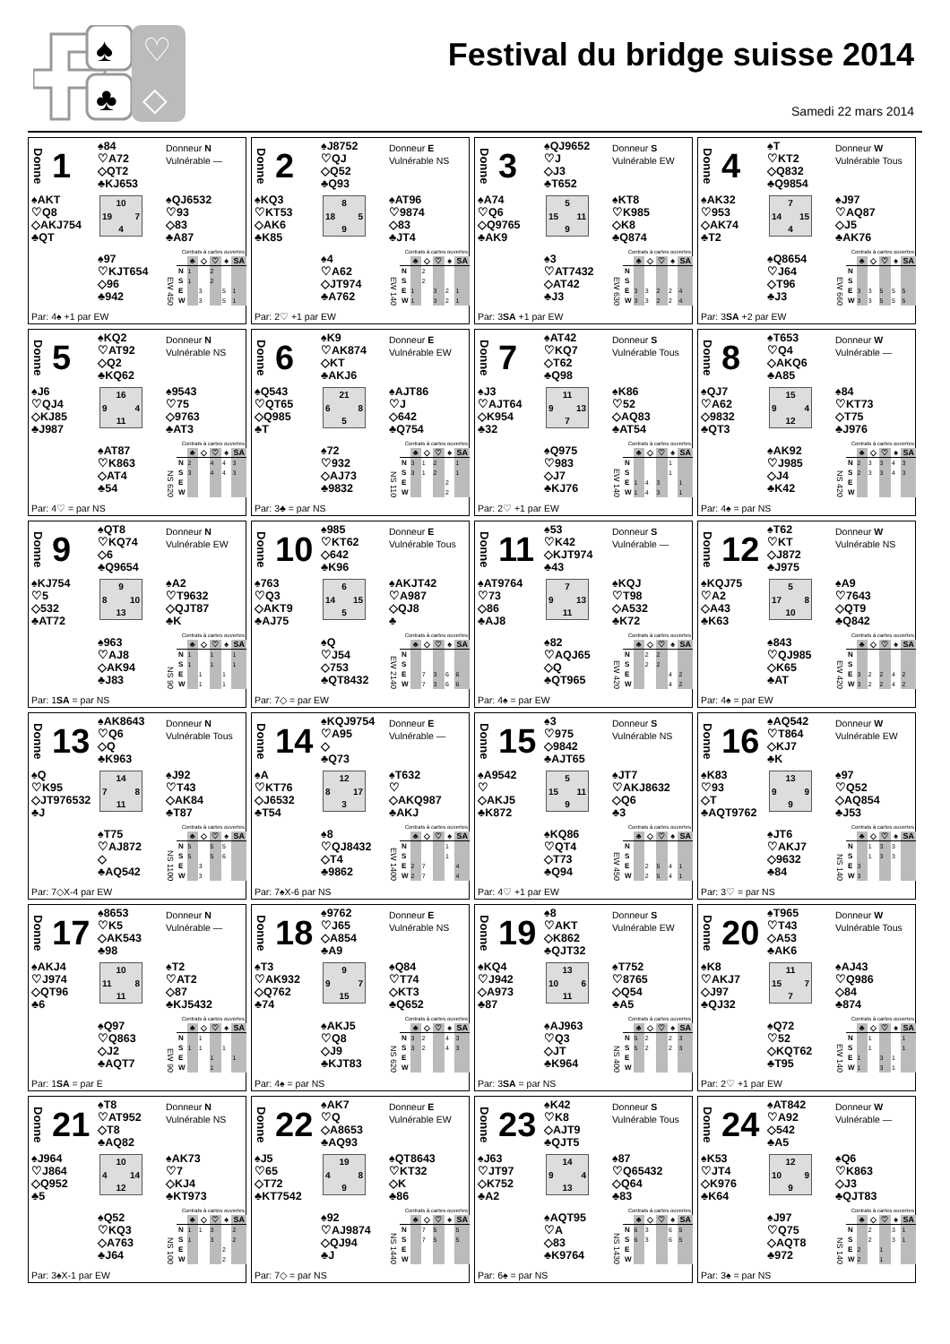♠
♣
♡
◇
Festival du bridge suisse 2014
Samedi 22 mars 2014
Donne 1
♠84
♡A72
◇QT2
♣KJ653
Donneur N
Vulnérable —
♠AKT
♡Q8
◇AKJ754
♣QT
10
19 7
4
♠QJ6532
♡93
◇83
♣A87
♠97
♡KJT654
◇96
♣942
Contrats à cartes ouvertes
EW 450
| | ♣ | ◇ | ♡ | ♠ | SA |
| --- | --- | --- | --- | --- | --- |
| N | 1 | | 2 | | |
| S | 1 | | 2 | | |
| E | | 3 | | 5 | 1 |
| W | | 3 | | 5 | 1 |
Par: 4♠ +1 par EW
Donne 2
♠J8752
♡QJ
◇Q52
♣Q93
Donneur E
Vulnérable NS
♠KQ3
♡KT53
◇AK6
♣K85
8
18 5
9
♠AT96
♡9874
◇83
♣JT4
♠4
♡A62
◇JT974
♣A762
Contrats à cartes ouvertes
EW 140
| | ♣ | ◇ | ♡ | ♠ | SA |
| --- | --- | --- | --- | --- | --- |
| N | | 2 | | | |
| S | | 2 | | | |
| E | 1 | | 3 | 2 | 1 |
| W | 1 | | 3 | 2 | 1 |
Par: 2♡ +1 par EW
Donne 3
♠QJ9652
♡J
◇J3
♣T652
Donneur S
Vulnérable EW
♠A74
♡Q6
◇Q9765
♣AK9
5
15 11
9
♠KT8
♡K985
◇K8
♣Q874
♠3
♡AT7432
◇AT42
♣J3
Contrats à cartes ouvertes
EW 630
| | ♣ | ◇ | ♡ | ♠ | SA |
| --- | --- | --- | --- | --- | --- |
| N | | | | | |
| S | | | | | |
| E | 3 | 3 | 2 | 2 | 4 |
| W | 3 | 3 | 2 | 2 | 4 |
Par: 3SA +1 par EW
Donne 4
♠T
♡KT2
◇Q832
♣Q9854
Donneur W
Vulnérable Tous
♠AK32
♡953
◇AK74
♣T2
7
14 15
4
♠J97
♡AQ87
◇J5
♣AK76
♠Q8654
♡J64
◇T96
♣J3
Contrats à cartes ouvertes
EW 660
| | ♣ | ◇ | ♡ | ♠ | SA |
| --- | --- | --- | --- | --- | --- |
| N | | | | | |
| S | | | | | |
| E | 3 | 3 | 5 | 5 | 5 |
| W | 3 | 3 | 5 | 5 | 5 |
Par: 3SA +2 par EW
Donne 5
♠KQ2
♡AT92
◇Q2
♣KQ62
Donneur N
Vulnérable NS
♠J6
♡QJ4
◇KJ85
♣J987
16
9 4
11
♠9543
♡75
◇9763
♣AT3
♠AT87
♡K863
◇AT4
♣54
Contrats à cartes ouvertes
NS 620
| | ♣ | ◇ | ♡ | ♠ | SA |
| --- | --- | --- | --- | --- | --- |
| N | 2 | | 4 | 4 | 3 |
| S | 3 | | 4 | 4 | 3 |
| E | | | | | |
| W | | | | | |
Par: 4♡ = par NS
Donne 6
♠K9
♡AK874
◇KT
♣AKJ6
Donneur E
Vulnérable EW
♠Q543
♡QT65
◇Q985
♣T
21
6 8
5
♠AJT86
♡J
◇642
♣Q754
♠72
♡932
◇AJ73
♣9832
Contrats à cartes ouvertes
NS 110
| | ♣ | ◇ | ♡ | ♠ | SA |
| --- | --- | --- | --- | --- | --- |
| N | 3 | 1 | 2 | | 1 |
| S | 3 | 1 | 2 | | 1 |
| E | | | | 2 | |
| W | | | | 2 | |
Par: 3♣ = par NS
Donne 7
♠AT42
♡KQ7
◇T62
♣Q98
Donneur S
Vulnérable Tous
♠J3
♡AJT64
◇K954
♣32
11
9 13
7
♠K86
♡52
◇AQ83
♣AT54
♠Q975
♡983
◇J7
♣KJ76
Contrats à cartes ouvertes
EW 140
| | ♣ | ◇ | ♡ | ♠ | SA |
| --- | --- | --- | --- | --- | --- |
| N | | | | 1 | |
| S | | | | 1 | |
| E | 1 | 4 | 3 | | 1 |
| W | 1 | 4 | 3 | | 1 |
Par: 2♡ +1 par EW
Donne 8
♠T653
♡Q4
◇AKQ6
♣A85
Donneur W
Vulnérable —
♠QJ7
♡A62
◇9832
♣QT3
15
9 4
12
♠84
♡KT73
◇T75
♣J976
♠AK92
♡J985
◇J4
♣K42
Contrats à cartes ouvertes
NS 420
| | ♣ | ◇ | ♡ | ♠ | SA |
| --- | --- | --- | --- | --- | --- |
| N | 2 | 3 | 3 | 4 | 3 |
| S | 2 | 3 | 3 | 4 | 3 |
| E | | | | | |
| W | | | | | |
Par: 4♠ = par NS
Donne 9
♠QT8
♡KQ74
◇6
♣Q9654
Donneur N
Vulnérable EW
♠KJ754
♡5
◇532
♣AT72
9
8 10
13
♠A2
♡T9632
◇QJT87
♣K
♠963
♡AJ8
◇AK94
♣J83
Contrats à cartes ouvertes
NS 90
| | ♣ | ◇ | ♡ | ♠ | SA |
| --- | --- | --- | --- | --- | --- |
| N | 1 | | 1 | | 1 |
| S | 1 | | 1 | | 1 |
| E | | 1 | | 1 | |
| W | | 1 | | 1 | |
Par: 1SA = par NS
Donne 10
♠985
♡KT62
◇642
♣K96
Donneur E
Vulnérable Tous
♠763
♡Q3
◇AKT9
♣AJ75
6
14 15
5
♠AKJT42
♡A987
◇QJ8
♣
♠Q
♡J54
◇753
♣QT8432
Contrats à cartes ouvertes
EW 2140
| | ♣ | ◇ | ♡ | ♠ | SA |
| --- | --- | --- | --- | --- | --- |
| N | | | | | |
| S | | | | | |
| E | | 7 | 3 | 6 | 6 |
| W | | 7 | 3 | 6 | 6 |
Par: 7◇ = par EW
Donne 11
♠53
♡K42
◇KJT974
♣43
Donneur S
Vulnérable —
♠AT9764
♡73
◇86
♣AJ8
7
9 13
11
♠KQJ
♡T98
◇A532
♣K72
♠82
♡AQJ65
◇Q
♣QT965
Contrats à cartes ouvertes
EW 420
| | ♣ | ◇ | ♡ | ♠ | SA |
| --- | --- | --- | --- | --- | --- |
| N | | 2 | 2 | | |
| S | | 2 | 2 | | |
| E | | | | 4 | 2 |
| W | | | | 4 | 2 |
Par: 4♠ = par EW
Donne 12
♠T62
♡KT
◇J872
♣J975
Donneur W
Vulnérable NS
♠KQJ75
♡A2
◇A43
♣K63
5
17 8
10
♠A9
♡7643
◇QT9
♣Q842
♠843
♡QJ985
◇K65
♣AT
Contrats à cartes ouvertes
EW 420
| | ♣ | ◇ | ♡ | ♠ | SA |
| --- | --- | --- | --- | --- | --- |
| N | | | | | |
| S | | | | | |
| E | 3 | 2 | 2 | 4 | 2 |
| W | 3 | 2 | 2 | 4 | 2 |
Par: 4♠ = par EW
Donne 13
♠AK8643
♡Q6
◇Q
♣K963
Donneur N
Vulnérable Tous
♠Q
♡K95
◇JT976532
♣J
14
7 8
11
♠J92
♡T43
◇AK84
♣T87
♠T75
♡AJ872
◇
♣AQ542
Contrats à cartes ouvertes
NS 1100
| | ♣ | ◇ | ♡ | ♠ | SA |
| --- | --- | --- | --- | --- | --- |
| N | 5 | | 5 | 5 | |
| S | 5 | | 5 | 6 | |
| E | | 3 | | | |
| W | | 3 | | | |
Par: 7◇X-4 par EW
Donne 14
♠KQJ9754
♡A95
◇
♣Q73
Donneur E
Vulnérable —
♠A
♡KT76
◇J6532
♣T54
12
8 17
3
♠T632
♡
◇AKQ987
♣AKJ
♠8
♡QJ8432
◇T4
♣9862
Contrats à cartes ouvertes
EW 1400
| | ♣ | ◇ | ♡ | ♠ | SA |
| --- | --- | --- | --- | --- | --- |
| N | | | | 1 | |
| S | | | | 1 | |
| E | 2 | 7 | | | 4 |
| W | 2 | 7 | | | 4 |
Par: 7♠X-6 par NS
Donne 15
♠3
♡975
◇9842
♣AJT65
Donneur S
Vulnérable NS
♠A9542
♡
◇AKJ5
♣K872
5
15 11
9
♠JT7
♡AKJ8632
◇Q6
♣3
♠KQ86
♡QT4
◇T73
♣Q94
Contrats à cartes ouvertes
EW 450
| | ♣ | ◇ | ♡ | ♠ | SA |
| --- | --- | --- | --- | --- | --- |
| N | | | | | |
| S | | | | | |
| E | | 2 | 5 | 4 | 1 |
| W | | 2 | 5 | 4 | 1 |
Par: 4♡ +1 par EW
Donne 16
♠AQ542
♡T864
◇KJ7
♣K
Donneur W
Vulnérable EW
♠K83
♡93
◇T
♣AQT9762
13
9 9
9
♠97
♡Q52
◇AQ854
♣J53
♠JT6
♡AKJ7
◇9632
♣84
Contrats à cartes ouvertes
NS 140
| | ♣ | ◇ | ♡ | ♠ | SA |
| --- | --- | --- | --- | --- | --- |
| N | | 1 | 3 | 3 | |
| S | | 1 | 3 | 3 | |
| E | 3 | | | | |
| W | 3 | | | | |
Par: 3♡ = par NS
Donne 17
♠8653
♡K5
◇AK543
♣98
Donneur N
Vulnérable —
♠AKJ4
♡J974
◇QT96
♣6
10
11 8
11
♠T2
♡AT2
◇87
♣KJ5432
♠Q97
♡Q863
◇J2
♣AQT7
Contrats à cartes ouvertes
EW 90
| | ♣ | ◇ | ♡ | ♠ | SA |
| --- | --- | --- | --- | --- | --- |
| N | | 1 | | | |
| S | 1 | 1 | | 1 | |
| E | | | 1 | | 1 |
| W | | | 1 | | |
Par: 1SA = par E
Donne 18
♠9762
♡J65
◇A854
♣A9
Donneur E
Vulnérable NS
♠T3
♡AK932
◇Q762
♣74
9
9 7
15
♠Q84
♡T74
◇KT3
♣Q652
♠AKJ5
♡Q8
◇J9
♣KJT83
Contrats à cartes ouvertes
NS 620
| | ♣ | ◇ | ♡ | ♠ | SA |
| --- | --- | --- | --- | --- | --- |
| N | 3 | 2 | | 4 | 3 |
| S | 3 | 2 | | 4 | 3 |
| E | | | | | |
| W | | | | | |
Par: 4♠ = par NS
Donne 19
♠8
♡AKT
◇K862
♣QJT32
Donneur S
Vulnérable EW
♠KQ4
♡J942
◇A973
♣87
13
10 6
11
♠T752
♡8765
◇Q54
♣A5
♠AJ963
♡Q3
◇JT
♣K964
Contrats à cartes ouvertes
NS 400
| | ♣ | ◇ | ♡ | ♠ | SA |
| --- | --- | --- | --- | --- | --- |
| N | 5 | 2 | | 2 | 3 |
| S | 5 | 2 | | 2 | 3 |
| E | | | | | |
| W | | | | | |
Par: 3SA = par NS
Donne 20
♠T965
♡T43
◇A53
♣AK6
Donneur W
Vulnérable Tous
♠K8
♡AKJ7
◇J97
♣QJ32
11
15 7
7
♠AJ43
♡Q986
◇84
♣874
♠Q72
♡52
◇KQT62
♣T95
Contrats à cartes ouvertes
EW 140
| | ♣ | ◇ | ♡ | ♠ | SA |
| --- | --- | --- | --- | --- | --- |
| N | | 1 | | | 1 |
| S | | 1 | | | 1 |
| E | 1 | | 3 | 1 | |
| W | 1 | | 3 | 1 | |
Par: 2♡ +1 par EW
Donne 21
♠T8
♡AT952
◇T8
♣AQ82
Donneur N
Vulnérable NS
♠J964
♡J864
◇Q952
♣5
10
4 14
12
♠AK73
♡7
◇KJ4
♣KT973
♠Q52
♡KQ3
◇A763
♣J64
Contrats à cartes ouvertes
NS 100
| | ♣ | ◇ | ♡ | ♠ | SA |
| --- | --- | --- | --- | --- | --- |
| N | 1 | 1 | 3 | | 2 |
| S | 1 | | 3 | | 2 |
| E | | | | 2 | |
| W | | | | 2 | |
Par: 3♠X-1 par EW
Donne 22
♠AK7
♡Q
◇A8653
♣AQ93
Donneur E
Vulnérable EW
♠J5
♡65
◇T72
♣KT7542
19
4 8
9
♠QT8643
♡KT32
◇K
♣86
♠92
♡AJ9874
◇QJ94
♣J
Contrats à cartes ouvertes
NS 1440
| | ♣ | ◇ | ♡ | ♠ | SA |
| --- | --- | --- | --- | --- | --- |
| N | | 7 | 5 | | 5 |
| S | | 7 | 5 | | 5 |
| E | | | | | |
| W | | | | | |
Par: 7◇ = par NS
Donne 23
♠K42
♡K8
◇AJT9
♣QJT5
Donneur S
Vulnérable Tous
♠J63
♡JT97
◇K752
♣A2
14
9 4
13
♠87
♡Q65432
◇Q64
♣83
♠AQT95
♡A
◇83
♣K9764
Contrats à cartes ouvertes
NS 1430
| | ♣ | ◇ | ♡ | ♠ | SA |
| --- | --- | --- | --- | --- | --- |
| N | 6 | 3 | | 6 | 5 |
| S | 6 | 3 | | 6 | 5 |
| E | | | | | |
| W | | | | | |
Par: 6♠ = par NS
Donne 24
♠AT842
♡A92
◇542
♣A5
Donneur W
Vulnérable —
♠K53
♡JT4
◇K976
♣K64
12
10 9
9
♠Q6
♡K863
◇J3
♣QJT83
♠J97
♡Q75
◇AQT8
♣972
Contrats à cartes ouvertes
NS 140
| | ♣ | ◇ | ♡ | ♠ | SA |
| --- | --- | --- | --- | --- | --- |
| N | | 2 | | 3 | 1 |
| S | | 2 | | 3 | 1 |
| E | 2 | | 1 | | |
| W | 2 | | 1 | | |
Par: 3♠ = par NS